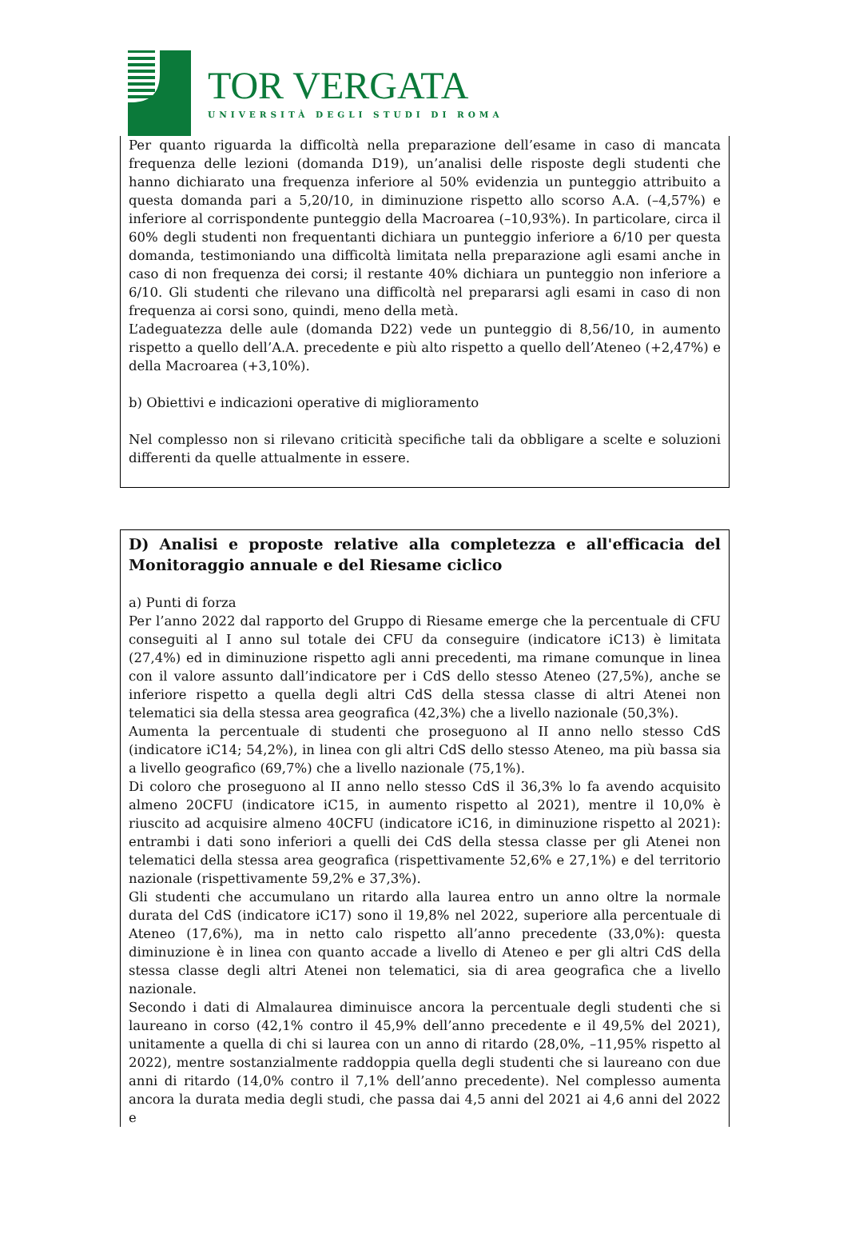TOR VERGATA
UNIVERSITÀ DEGLI STUDI DI ROMA
Per quanto riguarda la difficoltà nella preparazione dell’esame in caso di mancata frequenza delle lezioni (domanda D19), un’analisi delle risposte degli studenti che hanno dichiarato una frequenza inferiore al 50% evidenzia un punteggio attribuito a questa domanda pari a 5,20/10, in diminuzione rispetto allo scorso A.A. (–4,57%) e inferiore al corrispondente punteggio della Macroarea (–10,93%). In particolare, circa il 60% degli studenti non frequentanti dichiara un punteggio inferiore a 6/10 per questa domanda, testimoniando una difficoltà limitata nella preparazione agli esami anche in caso di non frequenza dei corsi; il restante 40% dichiara un punteggio non inferiore a 6/10. Gli studenti che rilevano una difficoltà nel prepararsi agli esami in caso di non frequenza ai corsi sono, quindi, meno della metà.
L’adeguatezza delle aule (domanda D22) vede un punteggio di 8,56/10, in aumento rispetto a quello dell’A.A. precedente e più alto rispetto a quello dell’Ateneo (+2,47%) e della Macroarea (+3,10%).
b) Obiettivi e indicazioni operative di miglioramento
Nel complesso non si rilevano criticità specifiche tali da obbligare a scelte e soluzioni differenti da quelle attualmente in essere.
D) Analisi e proposte relative alla completezza e all'efficacia del Monitoraggio annuale e del Riesame ciclico
a) Punti di forza
Per l’anno 2022 dal rapporto del Gruppo di Riesame emerge che la percentuale di CFU conseguiti al I anno sul totale dei CFU da conseguire (indicatore iC13) è limitata (27,4%) ed in diminuzione rispetto agli anni precedenti, ma rimane comunque in linea con il valore assunto dall’indicatore per i CdS dello stesso Ateneo (27,5%), anche se inferiore rispetto a quella degli altri CdS della stessa classe di altri Atenei non telematici sia della stessa area geografica (42,3%) che a livello nazionale (50,3%).
Aumenta la percentuale di studenti che proseguono al II anno nello stesso CdS (indicatore iC14; 54,2%), in linea con gli altri CdS dello stesso Ateneo, ma più bassa sia a livello geografico (69,7%) che a livello nazionale (75,1%).
Di coloro che proseguono al II anno nello stesso CdS il 36,3% lo fa avendo acquisito almeno 20CFU (indicatore iC15, in aumento rispetto al 2021), mentre il 10,0% è riuscito ad acquisire almeno 40CFU (indicatore iC16, in diminuzione rispetto al 2021): entrambi i dati sono inferiori a quelli dei CdS della stessa classe per gli Atenei non telematici della stessa area geografica (rispettivamente 52,6% e 27,1%) e del territorio nazionale (rispettivamente 59,2% e 37,3%).
Gli studenti che accumulano un ritardo alla laurea entro un anno oltre la normale durata del CdS (indicatore iC17) sono il 19,8% nel 2022, superiore alla percentuale di Ateneo (17,6%), ma in netto calo rispetto all’anno precedente (33,0%): questa diminuzione è in linea con quanto accade a livello di Ateneo e per gli altri CdS della stessa classe degli altri Atenei non telematici, sia di area geografica che a livello nazionale.
Secondo i dati di Almalaurea diminuisce ancora la percentuale degli studenti che si laureano in corso (42,1% contro il 45,9% dell’anno precedente e il 49,5% del 2021), unitamente a quella di chi si laurea con un anno di ritardo (28,0%, –11,95% rispetto al 2022), mentre sostanzialmente raddoppia quella degli studenti che si laureano con due anni di ritardo (14,0% contro il 7,1% dell’anno precedente). Nel complesso aumenta ancora la durata media degli studi, che passa dai 4,5 anni del 2021 ai 4,6 anni del 2022 e